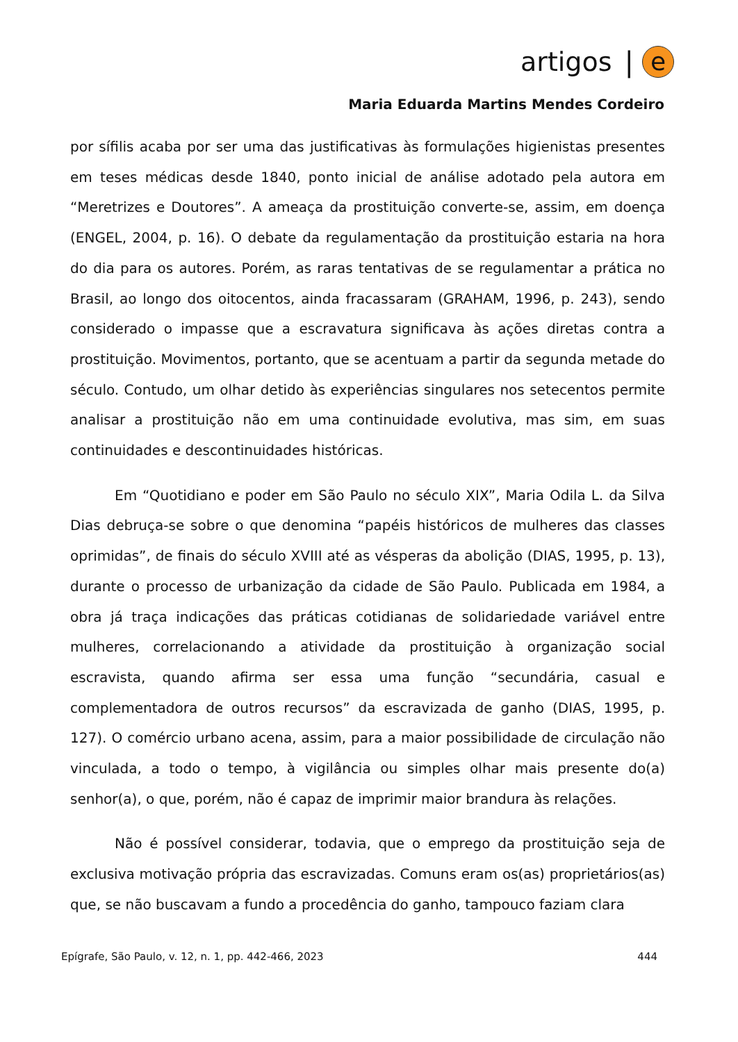artigos | e
Maria Eduarda Martins Mendes Cordeiro
por sífilis acaba por ser uma das justificativas às formulações higienistas presentes em teses médicas desde 1840, ponto inicial de análise adotado pela autora em “Meretrizes e Doutores”. A ameaça da prostituição converte-se, assim, em doença (ENGEL, 2004, p. 16). O debate da regulamentação da prostituição estaria na hora do dia para os autores. Porém, as raras tentativas de se regulamentar a prática no Brasil, ao longo dos oitocentos, ainda fracassaram (GRAHAM, 1996, p. 243), sendo considerado o impasse que a escravatura significava às ações diretas contra a prostituição. Movimentos, portanto, que se acentuam a partir da segunda metade do século. Contudo, um olhar detido às experiências singulares nos setecentos permite analisar a prostituição não em uma continuidade evolutiva, mas sim, em suas continuidades e descontinuidades históricas.
Em “Quotidiano e poder em São Paulo no século XIX”, Maria Odila L. da Silva Dias debruça-se sobre o que denomina “papéis históricos de mulheres das classes oprimidas”, de finais do século XVIII até as vésperas da abolição (DIAS, 1995, p. 13), durante o processo de urbanização da cidade de São Paulo. Publicada em 1984, a obra já traça indicações das práticas cotidianas de solidariedade variável entre mulheres, correlacionando a atividade da prostituição à organização social escravista, quando afirma ser essa uma função “secundária, casual e complementadora de outros recursos” da escravizada de ganho (DIAS, 1995, p. 127). O comércio urbano acena, assim, para a maior possibilidade de circulação não vinculada, a todo o tempo, à vigilância ou simples olhar mais presente do(a) senhor(a), o que, porém, não é capaz de imprimir maior brandura às relações.
Não é possível considerar, todavia, que o emprego da prostituição seja de exclusiva motivação própria das escravizadas. Comuns eram os(as) proprietários(as) que, se não buscavam a fundo a procedência do ganho, tampouco faziam clara
Epígrafe, São Paulo, v. 12, n. 1, pp. 442-466, 2023 444